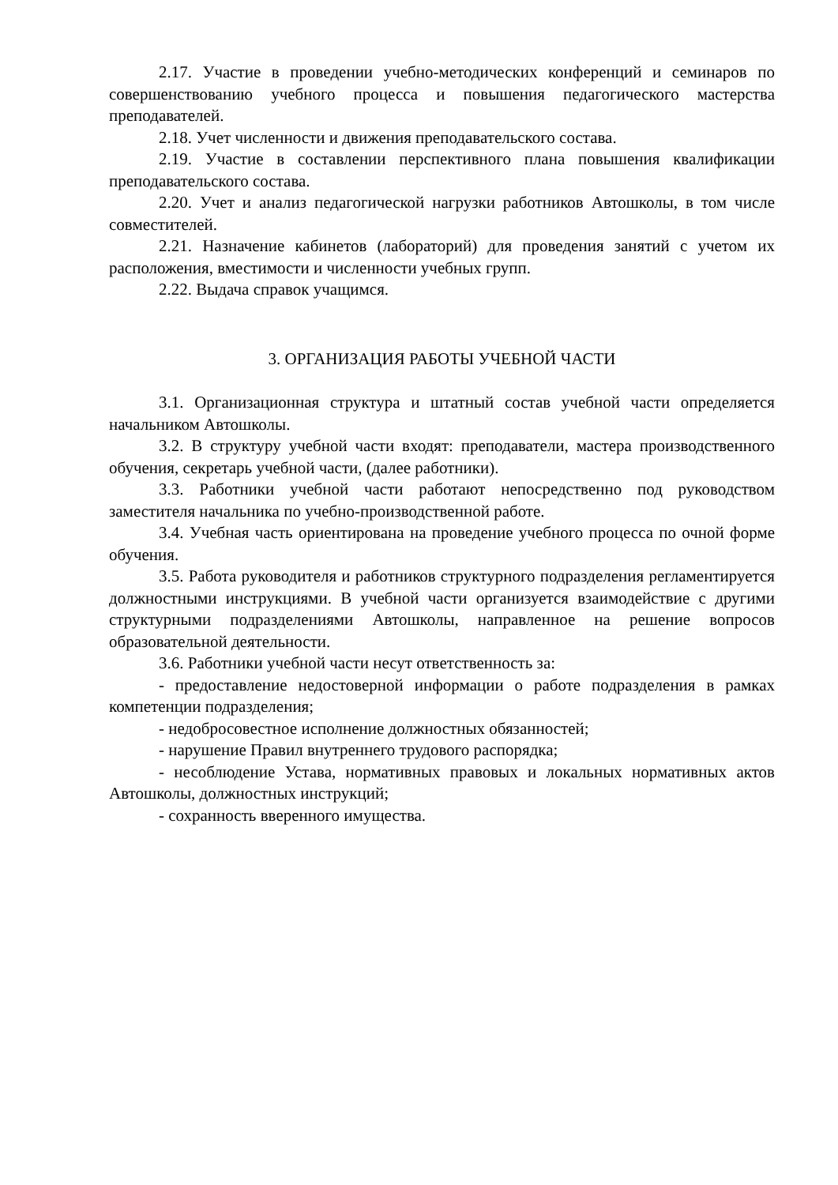2.17. Участие в проведении учебно-методических конференций и семинаров по совершенствованию учебного процесса и повышения педагогического мастерства преподавателей.
2.18. Учет численности и движения преподавательского состава.
2.19. Участие в составлении перспективного плана повышения квалификации преподавательского состава.
2.20. Учет и анализ педагогической нагрузки работников Автошколы, в том числе совместителей.
2.21. Назначение кабинетов (лабораторий) для проведения занятий с учетом их расположения, вместимости и численности учебных групп.
2.22. Выдача справок учащимся.
3. ОРГАНИЗАЦИЯ РАБОТЫ УЧЕБНОЙ ЧАСТИ
3.1. Организационная структура и штатный состав учебной части определяется начальником Автошколы.
3.2. В структуру учебной части входят: преподаватели, мастера производственного обучения, секретарь учебной части, (далее работники).
3.3. Работники учебной части работают непосредственно под руководством заместителя начальника по учебно-производственной работе.
3.4. Учебная часть ориентирована на проведение учебного процесса по очной форме обучения.
3.5. Работа руководителя и работников структурного подразделения регламентируется должностными инструкциями. В учебной части организуется взаимодействие с другими структурными подразделениями Автошколы, направленное на решение вопросов образовательной деятельности.
3.6. Работники учебной части несут ответственность за:
- предоставление недостоверной информации о работе подразделения в рамках компетенции подразделения;
- недобросовестное исполнение должностных обязанностей;
- нарушение Правил внутреннего трудового распорядка;
- несоблюдение Устава, нормативных правовых и локальных нормативных актов Автошколы, должностных инструкций;
- сохранность вверенного имущества.